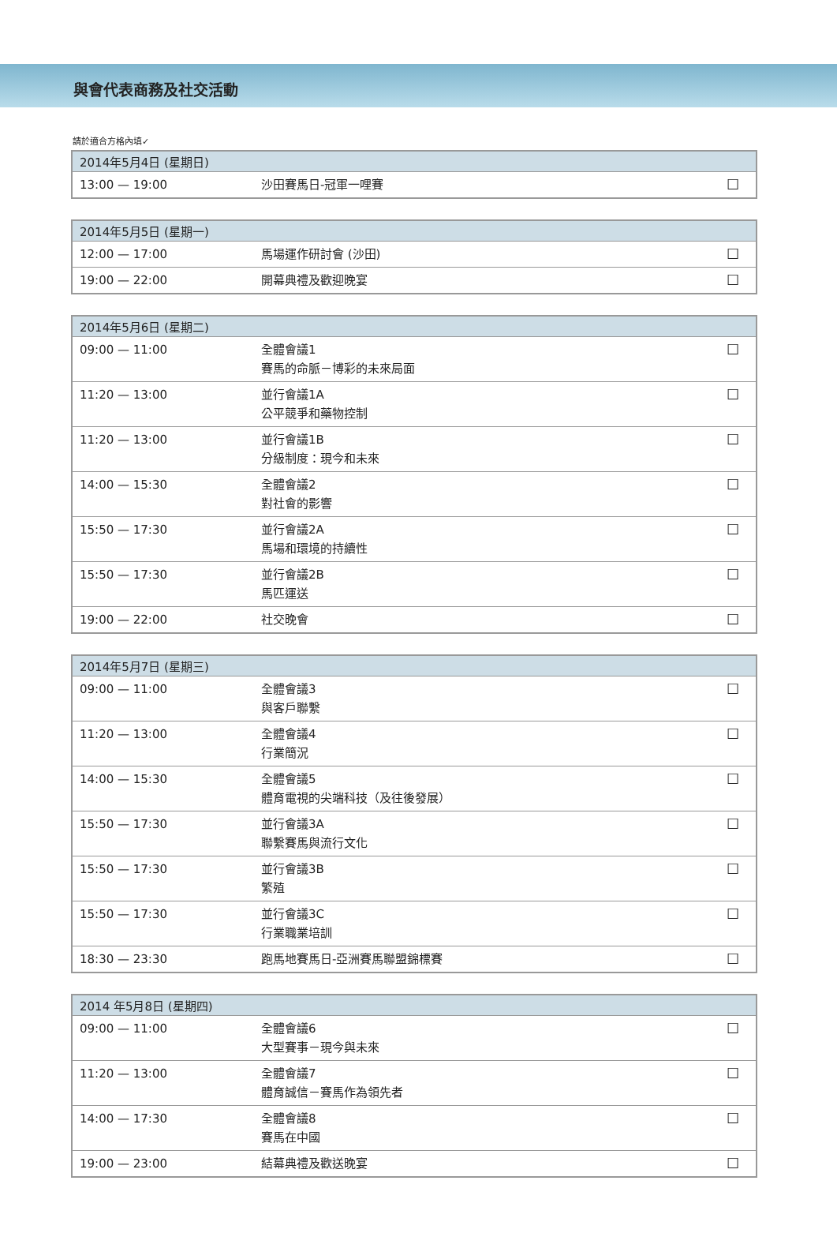與會代表商務及社交活動
請於適合方格內填✓
| 2014年5月4日 (星期日) | | |
| --- | --- | --- |
| 13:00 — 19:00 | 沙田賽馬日-冠軍一哩賽 | ☐ |
| 2014年5月5日 (星期一) | | |
| --- | --- | --- |
| 12:00 — 17:00 | 馬場運作研討會 (沙田) | ☐ |
| 19:00 — 22:00 | 開幕典禮及歡迎晚宴 | ☐ |
| 2014年5月6日 (星期二) | | |
| --- | --- | --- |
| 09:00 — 11:00 | 全體會議1 賽馬的命脈－博彩的未來局面 | ☐ |
| 11:20 — 13:00 | 並行會議1A 公平競爭和藥物控制 | ☐ |
| 11:20 — 13:00 | 並行會議1B 分級制度：現今和未來 | ☐ |
| 14:00 — 15:30 | 全體會議2 對社會的影響 | ☐ |
| 15:50 — 17:30 | 並行會議2A 馬場和環境的持續性 | ☐ |
| 15:50 — 17:30 | 並行會議2B 馬匹運送 | ☐ |
| 19:00 — 22:00 | 社交晚會 | ☐ |
| 2014年5月7日 (星期三) | | |
| --- | --- | --- |
| 09:00 — 11:00 | 全體會議3 與客戶聯繫 | ☐ |
| 11:20 — 13:00 | 全體會議4 行業簡況 | ☐ |
| 14:00 — 15:30 | 全體會議5 體育電視的尖端科技（及往後發展） | ☐ |
| 15:50 — 17:30 | 並行會議3A 聯繫賽馬與流行文化 | ☐ |
| 15:50 — 17:30 | 並行會議3B 繁殖 | ☐ |
| 15:50 — 17:30 | 並行會議3C 行業職業培訓 | ☐ |
| 18:30 — 23:30 | 跑馬地賽馬日-亞洲賽馬聯盟錦標賽 | ☐ |
| 2014 年5月8日 (星期四) | | |
| --- | --- | --- |
| 09:00 — 11:00 | 全體會議6 大型賽事－現今與未來 | ☐ |
| 11:20 — 13:00 | 全體會議7 體育誠信－賽馬作為領先者 | ☐ |
| 14:00 — 17:30 | 全體會議8 賽馬在中國 | ☐ |
| 19:00 — 23:00 | 結幕典禮及歡送晚宴 | ☐ |